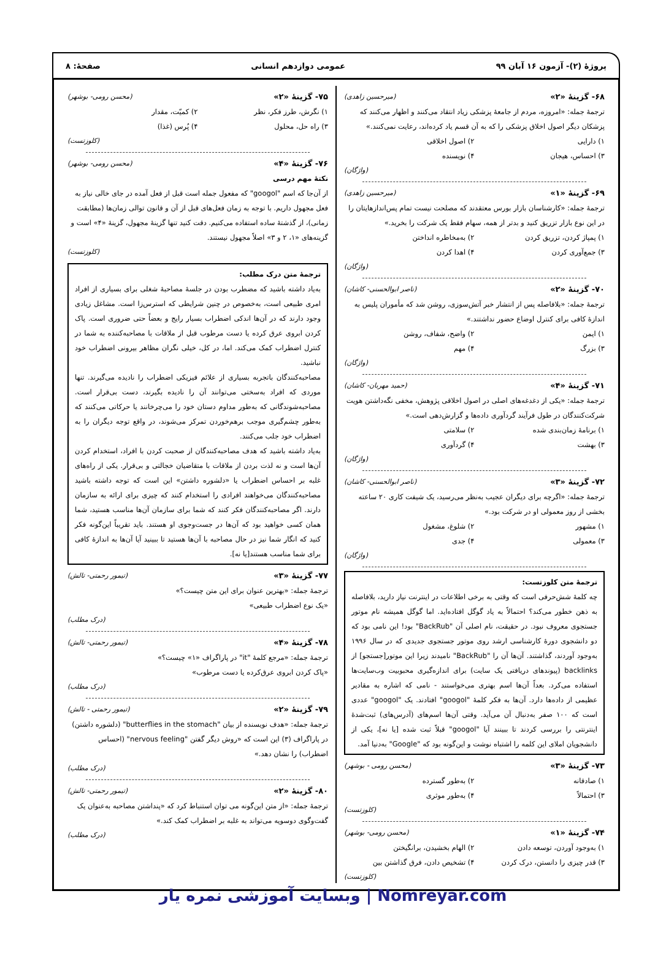پروژهٔ (۲)- آزمون ۱۶ آبان ۹۹ عمومی دوازدهم انسانی صفحهٔ: ۸
۶۸- گزینهٔ «۲» (میرحسین زاهدی)
ترجمهٔ جمله: «امروزه، مردم از جامعهٔ پزشکی زیاد انتقاد می‌کنند و اظهار می‌کنند که پزشکان دیگر اصول اخلاق پزشکی را که به آن قسم یاد کرده‌اند، رعایت نمی‌کنند.»
۱) دارایی ۲) اصول اخلاقی ۳) احساس، هیجان ۴) نویسنده
(واژگان)
۶۹- گزینهٔ «۱» (میرحسین زاهدی)
ترجمهٔ جمله: «کارشناسان بازار بورس معتقدند که مصلحت نیست تمام پس‌اندازهایتان را در این نوع بازار تزریق کنید و بدتر از همه، سهام فقط یک شرکت را بخرید.»
۱) پمپاژ کردن، تزریق کردن ۲) به‌مخاطره انداختن ۳) جمع‌آوری کردن ۴) اهدا کردن
(واژگان)
۷۰- گزینهٔ «۲» (ناصر ابوالحسنی- کاشان)
ترجمهٔ جمله: «بلافاصله پس از انتشار خبر آتش‌سوزی، روشن شد که مأموران پلیس به اندازهٔ کافی برای کنترل اوضاع حضور نداشتند.»
۱) ایمن ۲) واضح، شفاف، روشن ۳) بزرگ ۴) مهم
(واژگان)
۷۱- گزینهٔ «۴» (حمید مهربان- کاشان)
ترجمهٔ جمله: «یکی از دغدغه‌های اصلی در اصول اخلاقی پژوهش، مخفی نگه‌داشتن هویت شرکت‌کنندگان در طول فرآیند گردآوری داده‌ها و گزارش‌دهی است.»
۱) برنامهٔ زمان‌بندی شده ۲) سلامتی ۳) بهشت ۴) گردآوری
(واژگان)
۷۲- گزینهٔ «۳» (ناصر ابوالحسنی- کاشان)
ترجمهٔ جمله: «اگرچه برای دیگران عجیب به‌نظر می‌رسید، یک شیفت کاری ۲۰ ساعته بخشی از روز معمولی او در شرکت بود.»
۱) مشهور ۲) شلوغ، مشغول ۳) معمولی ۴) جدی
(واژگان)
ترجمهٔ متن کلوزتست:
چه کلمهٔ شش‌حرفی است که وقتی به برخی اطلاعات در اینترنت نیاز دارید، بلافاصله به ذهن خطور می‌کند؟ احتمالاً به یاد گوگل افتاده‌اید. اما گوگل همیشه نام موتور جستجوی معروف نبود. در حقیقت، نام اصلی آن "BackRub" بود! این نامی بود که دو دانشجوی دورهٔ کارشناسی ارشد روی موتور جستجوی جدیدی که در سال ۱۹۹۶ به‌وجود آوردند، گذاشتند. آن‌ها آن را "BackRub" نامیدند زیرا این موتور[جستجو] از backlinks (پیوندهای دریافتی یک سایت) برای اندازه‌گیری محبوبیت وب‌سایت‌ها استفاده می‌کرد. بعداً آن‌ها اسم بهتری می‌خواستند - نامی که اشاره به مقادیر عظیمی از داده‌ها دارد. آن‌ها به فکر کلمهٔ "googol" افتادند. یک "googol" عددی است که ۱۰۰ صفر به‌دنبال آن می‌آید. وقتی آن‌ها اسم‌های (آدرس‌های) ثبت‌شدهٔ اینترنتی را بررسی کردند تا ببینند آیا "googol" قبلاً ثبت شده [یا نه]، یکی از دانشجویان املای این کلمه را اشتباه نوشت و این‌گونه بود که "Google" به‌دنیا آمد.
۷۳- گزینهٔ «۳» (محسن رومی - بوشهر)
۱) صادقانه ۲) به‌طور گسترده ۳) احتمالاً ۴) به‌طور موثری
(کلوزتست)
۷۴- گزینهٔ «۱» (محسن رومی- بوشهر)
۱) به‌وجود آوردن، توسعه دادن ۲) الهام بخشیدن، برانگیختن ۳) قدر چیزی را دانستن، درک کردن ۴) تشخیص دادن، فرق گذاشتن بین
(کلوزتست)
۷۵- گزینهٔ «۲» (محسن رومی- بوشهر)
۱) نگرش، طرز فکر، نظر ۲) کمیّت، مقدار ۳) راه حل، محلول ۴) پُرس (غذا)
(کلوزتست)
۷۶- گزینهٔ «۴» (محسن رومی- بوشهر)
نکتهٔ مهم درسی
از آن‌جا که اسم "googol" که مفعول جمله است قبل از فعل آمده در جای خالی نیاز به فعل مجهول داریم. با توجه به زمان فعل‌های قبل از آن و قانون توالی زمان‌ها (مطابقت زمانی)، از گذشتهٔ ساده استفاده می‌کنیم. دقت کنید تنها گزینهٔ مجهول، گزینهٔ «۴» است و گزینه‌های «۱، ۲ و ۳» اصلاً مجهول نیستند.
(کلوزتست)
ترجمهٔ متن درک مطلب:
به‌یاد داشته باشید که مضطرب بودن در جلسهٔ مصاحبهٔ شغلی برای بسیاری از افراد امری طبیعی است، به‌خصوص در چنین شرایطی که استرس‌زا است. مشاغل زیادی وجود دارند که در آن‌ها اندکی اضطراب بسیار رایج و بعضاً حتی ضروری است. پاک کردن ابروی عرق کرده یا دست مرطوب قبل از ملاقات با مصاحبه‌کننده به شما در کنترل اضطراب کمک می‌کند. اما، در کل، خیلی نگران مظاهر بیرونی اضطراب خود نباشید.
مصاحبه‌کنندگان باتجربه بسیاری از علائم فیزیکی اضطراب را نادیده می‌گیرند. تنها موردی که افراد به‌سختی می‌توانند آن را نادیده بگیرند، دست بی‌قرار است. مصاحبه‌شوندگانی که به‌طور مداوم دستان خود را می‌چرخانند یا حرکاتی می‌کنند که به‌طور چشم‌گیری موجب برهم‌خوردن تمرکز می‌شوند، در واقع توجه دیگران را به اضطراب خود جلب می‌کنند.
به‌یاد داشته باشید که هدف مصاحبه‌کنندگان از صحبت کردن با افراد، استخدام کردن آن‌ها است و نه لذت بردن از ملاقات با متقاضیان خجالتی و بی‌قرار. یکی از راه‌های غلبه بر احساس اضطراب یا «دلشوره داشتن» این است که توجه داشته باشید مصاحبه‌کنندگان می‌خواهند افرادی را استخدام کنند که چیزی برای ارائه به سازمان دارند. اگر مصاحبه‌کنندگان فکر کنند که شما برای سازمان آن‌ها مناسب هستید، شما همان کسی خواهید بود که آن‌ها در جست‌وجوی او هستند. باید تقریباً این‌گونه فکر کنید که انگار شما نیز در حال مصاحبه با آن‌ها هستید تا ببینید آیا آن‌ها به اندازهٔ کافی برای شما مناسب هستند[یا نه].
۷۷- گزینهٔ «۳» (تیمور رحمتی- تالش)
ترجمهٔ جمله: «بهترین عنوان برای این متن چیست؟»
«یک نوع اضطراب طبیعی»
(درک مطلب)
۷۸- گزینهٔ «۴» (تیمور رحمتی- تالش)
ترجمهٔ جمله: «مرجع کلمهٔ "it" در پاراگراف «۱» چیست؟»
«پاک کردن ابروی عرق‌کرده یا دست مرطوب»
(درک مطلب)
۷۹- گزینهٔ «۲» (تیمور رحمتی - تالش)
ترجمهٔ جمله: «هدف نویسنده از بیان "butterflies in the stomach" (دلشوره داشتن) در پاراگراف (۳) این است که «روش دیگر گفتن "nervous feeling" (احساس اضطراب) را نشان دهد.»
(درک مطلب)
۸۰- گزینهٔ «۲» (تیمور رحمتی- تالش)
ترجمهٔ جمله: «از متن این‌گونه می توان استنباط کرد که «پنداشتن مصاحبه به‌عنوان یک گفت‌وگوی دوسویه می‌تواند به غلبه بر اضطراب کمک کند.»
(درک مطلب)
Nomreyar.com | وبسایت آموزشی نمره یار